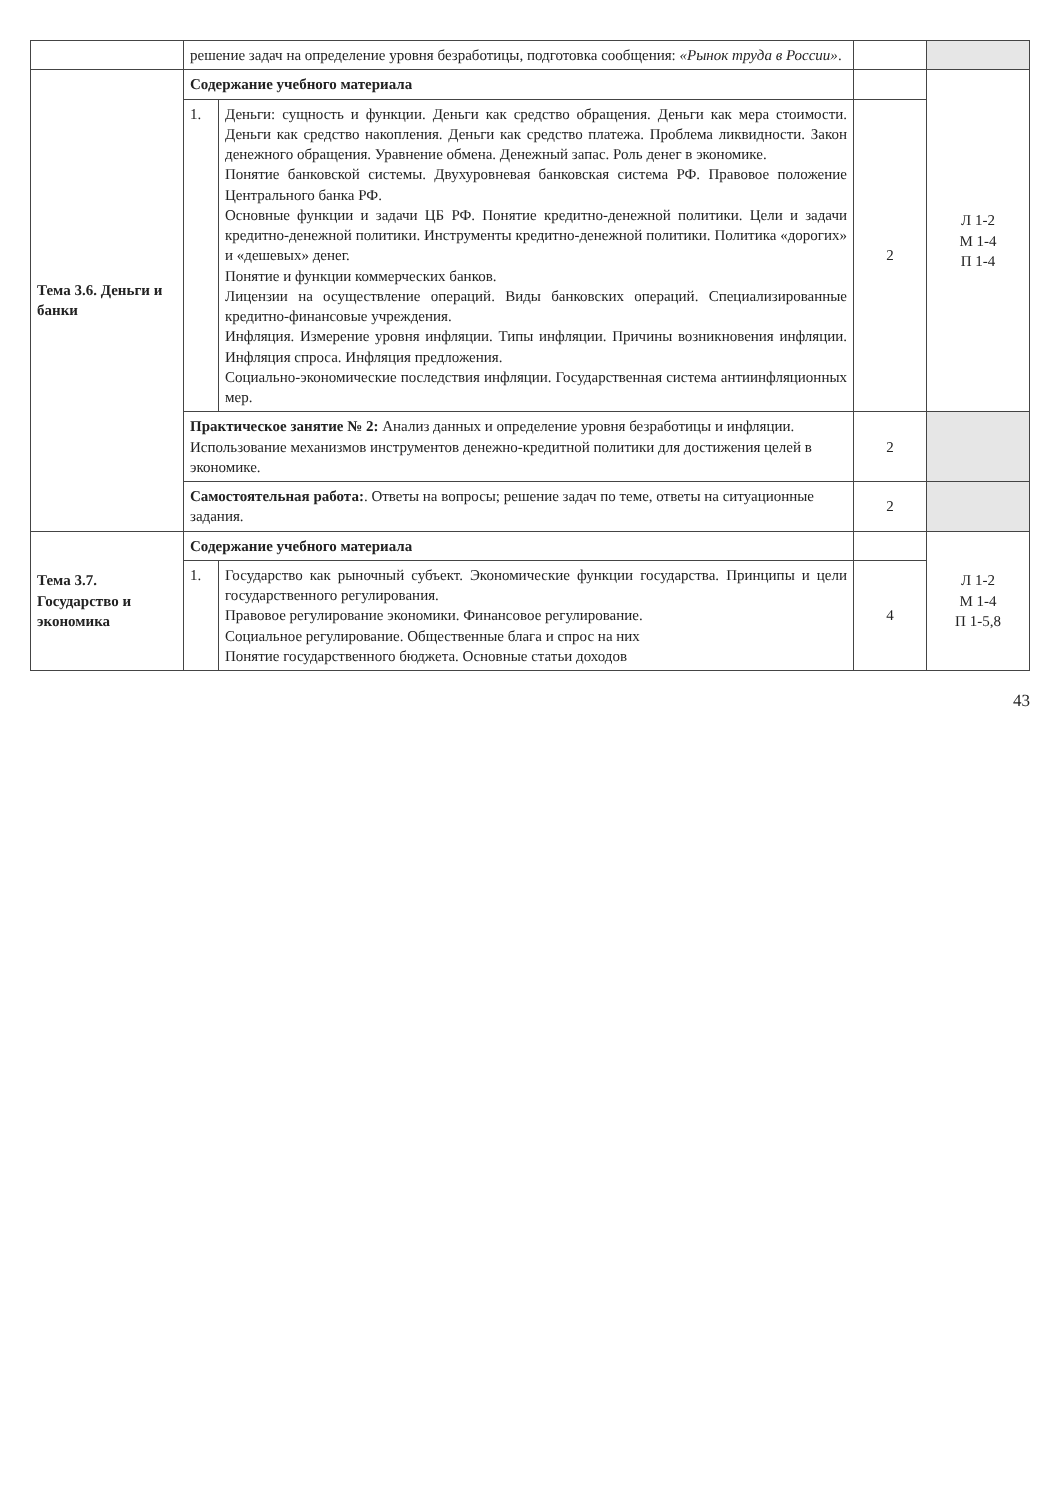| | решение задач на определение уровня безработицы, подготовка сообщения: «Рынок труда в России» . | | | |
| Тема 3.6. Деньги и банки | Содержание учебного материала | | | Л 1-2 М 1-4 П 1-4 |
| | 1. | Деньги: сущность и функции. Деньги как средство обращения. Деньги как мера стоимости. Деньги как средство накопления. Деньги как средство платежа. Проблема ликвидности. Закон денежного обращения. Уравнение обмена. Денежный запас. Роль денег в экономике. Понятие банковской системы. Двухуровневая банковская система РФ. Правовое положение Центрального банка РФ. Основные функции и задачи ЦБ РФ. Понятие кредитно-денежной политики. Цели и задачи кредитно-денежной политики. Инструменты кредитно-денежной политики. Политика «дорогих» и «дешевых» денег. Понятие и функции коммерческих банков. Лицензии на осуществление операций. Виды банковских операций. Специализированные кредитно-финансовые учреждения. Инфляция. Измерение уровня инфляции. Типы инфляции. Причины возникновения инфляции. Инфляция спроса. Инфляция предложения. Социально-экономические последствия инфляции. Государственная система антиинфляционных мер. | 2 | |
| | Практическое занятие № 2: Анализ данных и определение уровня безработицы и инфляции. Использование механизмов инструментов денежно-кредитной политики для достижения целей в экономике. | | 2 | |
| | Самостоятельная работа: . Ответы на вопросы; решение задач по теме, ответы на ситуационные задания. | | 2 | |
| Тема 3.7. Государство и экономика | Содержание учебного материала | | | Л 1-2 М 1-4 П 1-5,8 |
| | 1. | Государство как рыночный субъект. Экономические функции государства. Принципы и цели государственного регулирования. Правовое регулирование экономики. Финансовое регулирование. Социальное регулирование. Общественные блага и спрос на них Понятие государственного бюджета. Основные статьи доходов | 4 | |
43